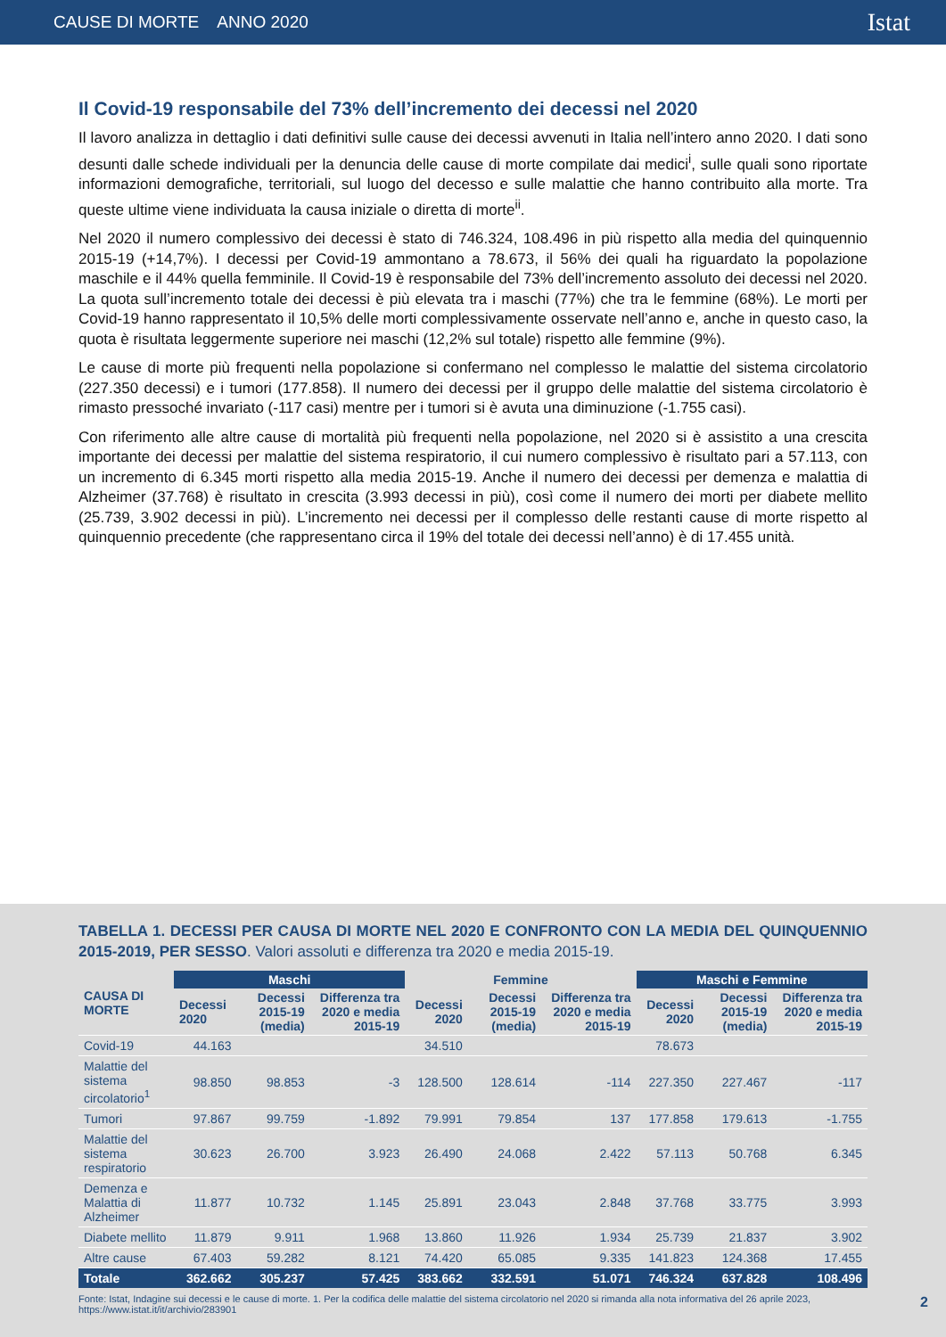CAUSE DI MORTE ANNO 2020 Istat
Il Covid-19 responsabile del 73% dell’incremento dei decessi nel 2020
Il lavoro analizza in dettaglio i dati definitivi sulle cause dei decessi avvenuti in Italia nell’intero anno 2020. I dati sono desunti dalle schede individuali per la denuncia delle cause di morte compilate dai medici<sup>i</sup>, sulle quali sono riportate informazioni demografiche, territoriali, sul luogo del decesso e sulle malattie che hanno contribuito alla morte. Tra queste ultime viene individuata la causa iniziale o diretta di morte<sup>ii</sup>.
Nel 2020 il numero complessivo dei decessi è stato di 746.324, 108.496 in più rispetto alla media del quinquennio 2015-19 (+14,7%). I decessi per Covid-19 ammontano a 78.673, il 56% dei quali ha riguardato la popolazione maschile e il 44% quella femminile. Il Covid-19 è responsabile del 73% dell’incremento assoluto dei decessi nel 2020. La quota sull’incremento totale dei decessi è più elevata tra i maschi (77%) che tra le femmine (68%). Le morti per Covid-19 hanno rappresentato il 10,5% delle morti complessivamente osservate nell’anno e, anche in questo caso, la quota è risultata leggermente superiore nei maschi (12,2% sul totale) rispetto alle femmine (9%).
Le cause di morte più frequenti nella popolazione si confermano nel complesso le malattie del sistema circolatorio (227.350 decessi) e i tumori (177.858). Il numero dei decessi per il gruppo delle malattie del sistema circolatorio è rimasto pressoché invariato (-117 casi) mentre per i tumori si è avuta una diminuzione (-1.755 casi).
Con riferimento alle altre cause di mortalità più frequenti nella popolazione, nel 2020 si è assistito a una crescita importante dei decessi per malattie del sistema respiratorio, il cui numero complessivo è risultato pari a 57.113, con un incremento di 6.345 morti rispetto alla media 2015-19. Anche il numero dei decessi per demenza e malattia di Alzheimer (37.768) è risultato in crescita (3.993 decessi in più), così come il numero dei morti per diabete mellito (25.739, 3.902 decessi in più). L’incremento nei decessi per il complesso delle restanti cause di morte rispetto al quinquennio precedente (che rappresentano circa il 19% del totale dei decessi nell’anno) è di 17.455 unità.
TABELLA 1. DECESSI PER CAUSA DI MORTE NEL 2020 E CONFRONTO CON LA MEDIA DEL QUINQUENNIO 2015-2019, PER SESSO. Valori assoluti e differenza tra 2020 e media 2015-19.
| CAUSA DI MORTE | Maschi | | | Femmine | | | Maschi e Femmine | | |
| --- | --- | --- | --- | --- | --- | --- | --- | --- | --- |
| | Decessi 2020 | Decessi 2015-19 (media) | Differenza tra 2020 e media 2015-19 | Decessi 2020 | Decessi 2015-19 (media) | Differenza tra 2020 e media 2015-19 | Decessi 2020 | Decessi 2015-19 (media) | Differenza tra 2020 e media 2015-19 |
| Covid-19 | 44.163 | | | 34.510 | | | 78.673 | | |
| Malattie del sistema circolatorio<sup>1</sup> | 98.850 | 98.853 | -3 | 128.500 | 128.614 | -114 | 227.350 | 227.467 | -117 |
| Tumori | 97.867 | 99.759 | -1.892 | 79.991 | 79.854 | 137 | 177.858 | 179.613 | -1.755 |
| Malattie del sistema respiratorio | 30.623 | 26.700 | 3.923 | 26.490 | 24.068 | 2.422 | 57.113 | 50.768 | 6.345 |
| Demenza e Malattia di Alzheimer | 11.877 | 10.732 | 1.145 | 25.891 | 23.043 | 2.848 | 37.768 | 33.775 | 3.993 |
| Diabete mellito | 11.879 | 9.911 | 1.968 | 13.860 | 11.926 | 1.934 | 25.739 | 21.837 | 3.902 |
| Altre cause | 67.403 | 59.282 | 8.121 | 74.420 | 65.085 | 9.335 | 141.823 | 124.368 | 17.455 |
| Totale | 362.662 | 305.237 | 57.425 | 383.662 | 332.591 | 51.071 | 746.324 | 637.828 | 108.496 |
Fonte: Istat, Indagine sui decessi e le cause di morte. 1. Per la codifica delle malattie del sistema circolatorio nel 2020 si rimanda alla nota informativa del 26 aprile 2023, https://www.istat.it/it/archivio/283901
2